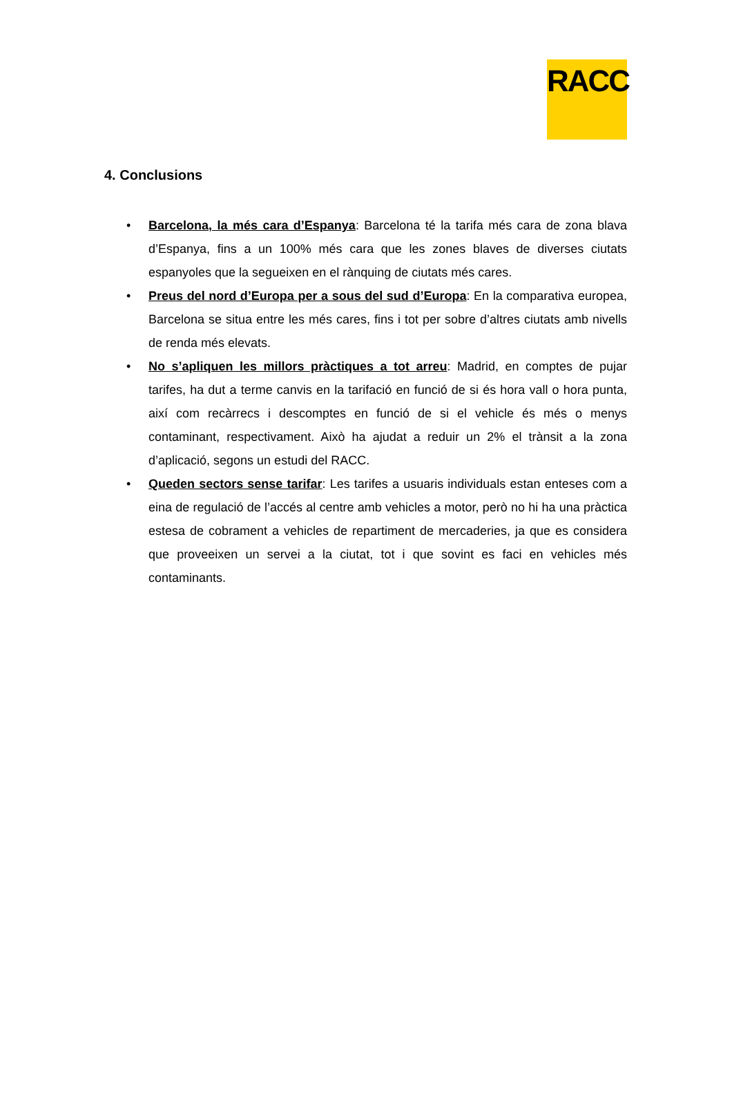RACC
4. Conclusions
• Barcelona, la més cara d’Espanya: Barcelona té la tarifa més cara de zona blava d’Espanya, fins a un 100% més cara que les zones blaves de diverses ciutats espanyoles que la segueixen en el rànquing de ciutats més cares.
• Preus del nord d’Europa per a sous del sud d’Europa: En la comparativa europea, Barcelona se situa entre les més cares, fins i tot per sobre d’altres ciutats amb nivells de renda més elevats.
• No s’apliquen les millors pràctiques a tot arreu: Madrid, en comptes de pujar tarifes, ha dut a terme canvis en la tarifació en funció de si és hora vall o hora punta, així com recàrrecs i descomptes en funció de si el vehicle és més o menys contaminant, respectivament. Això ha ajudat a reduir un 2% el trànsit a la zona d’aplicació, segons un estudi del RACC.
• Queden sectors sense tarifar: Les tarifes a usuaris individuals estan enteses com a eina de regulació de l’accés al centre amb vehicles a motor, però no hi ha una pràctica estesa de cobrament a vehicles de repartiment de mercaderies, ja que es considera que proveeixen un servei a la ciutat, tot i que sovint es faci en vehicles més contaminants.